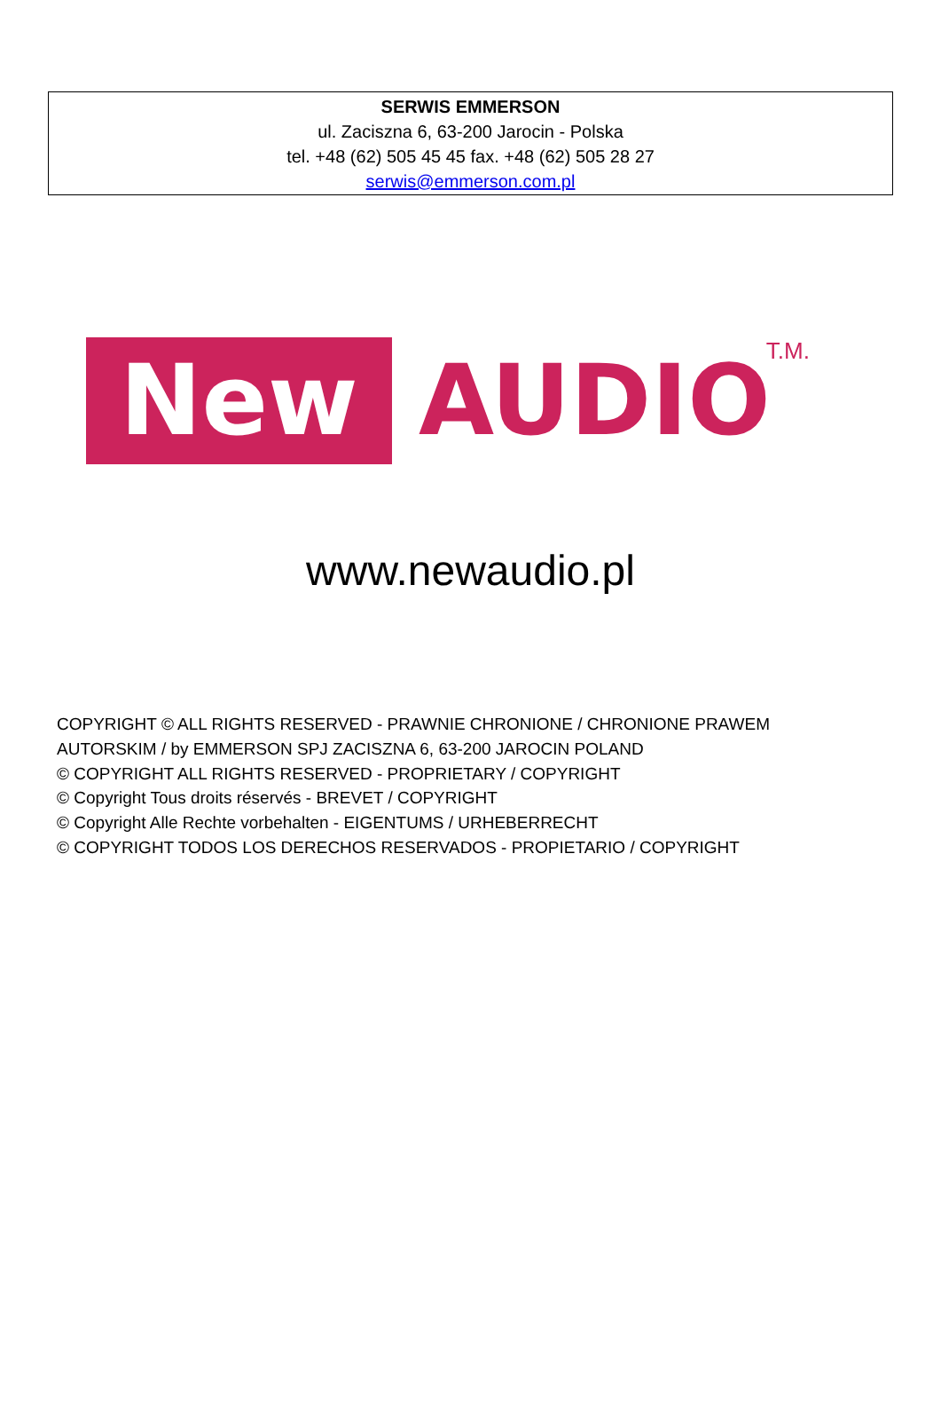SERWIS EMMERSON
ul. Zaciszna 6, 63-200 Jarocin - Polska
tel. +48 (62) 505 45 45 fax. +48 (62) 505 28 27
serwis@emmerson.com.pl
New
AUDIO
T.M.
www.newaudio.pl
COPYRIGHT © ALL RIGHTS RESERVED - PRAWNIE CHRONIONE / CHRONIONE PRAWEM
AUTORSKIM / by EMMERSON SPJ ZACISZNA 6, 63-200 JAROCIN POLAND
© COPYRIGHT ALL RIGHTS RESERVED - PROPRIETARY / COPYRIGHT
© Copyright Tous droits réservés - BREVET / COPYRIGHT
© Copyright Alle Rechte vorbehalten - EIGENTUMS / URHEBERRECHT
© COPYRIGHT TODOS LOS DERECHOS RESERVADOS - PROPIETARIO / COPYRIGHT